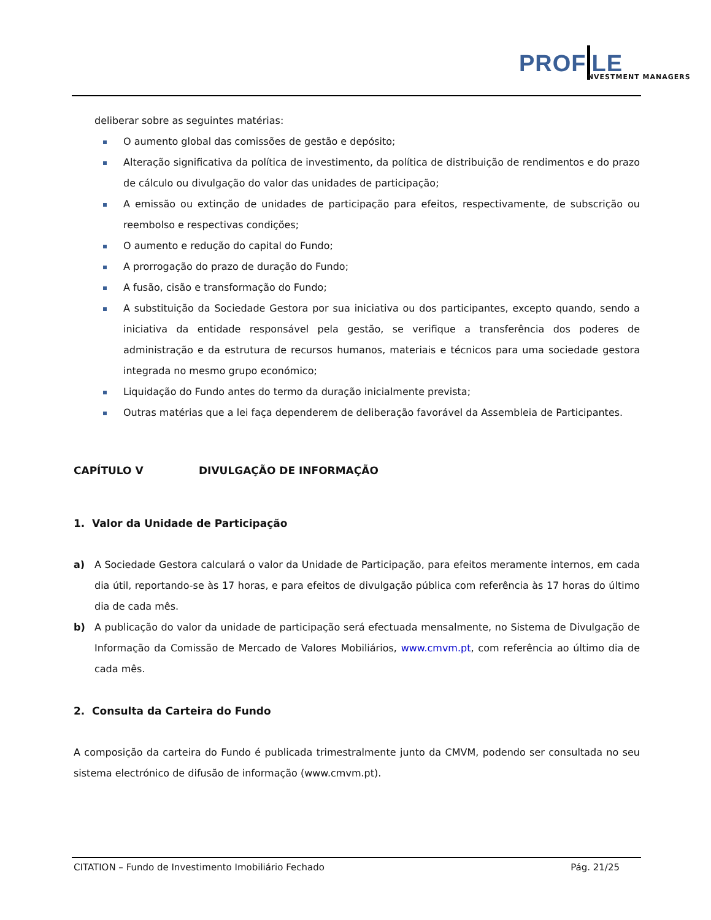PROF LE
NVESTMENT MANAGERS
deliberar sobre as seguintes matérias:
O aumento global das comissões de gestão e depósito;
Alteração significativa da política de investimento, da política de distribuição de rendimentos e do prazo de cálculo ou divulgação do valor das unidades de participação;
A emissão ou extinção de unidades de participação para efeitos, respectivamente, de subscrição ou reembolso e respectivas condições;
O aumento e redução do capital do Fundo;
A prorrogação do prazo de duração do Fundo;
A fusão, cisão e transformação do Fundo;
A substituição da Sociedade Gestora por sua iniciativa ou dos participantes, excepto quando, sendo a iniciativa da entidade responsável pela gestão, se verifique a transferência dos poderes de administração e da estrutura de recursos humanos, materiais e técnicos para uma sociedade gestora integrada no mesmo grupo económico;
Liquidação do Fundo antes do termo da duração inicialmente prevista;
Outras matérias que a lei faça dependerem de deliberação favorável da Assembleia de Participantes.
CAPÍTULO V DIVULGAÇÃO DE INFORMAÇÃO
1. Valor da Unidade de Participação
a) A Sociedade Gestora calculará o valor da Unidade de Participação, para efeitos meramente internos, em cada dia útil, reportando-se às 17 horas, e para efeitos de divulgação pública com referência às 17 horas do último dia de cada mês.
b) A publicação do valor da unidade de participação será efectuada mensalmente, no Sistema de Divulgação de Informação da Comissão de Mercado de Valores Mobiliários, www.cmvm.pt, com referência ao último dia de cada mês.
2. Consulta da Carteira do Fundo
A composição da carteira do Fundo é publicada trimestralmente junto da CMVM, podendo ser consultada no seu sistema electrónico de difusão de informação (www.cmvm.pt).
CITATION – Fundo de Investimento Imobiliário Fechado Pág. 21/25